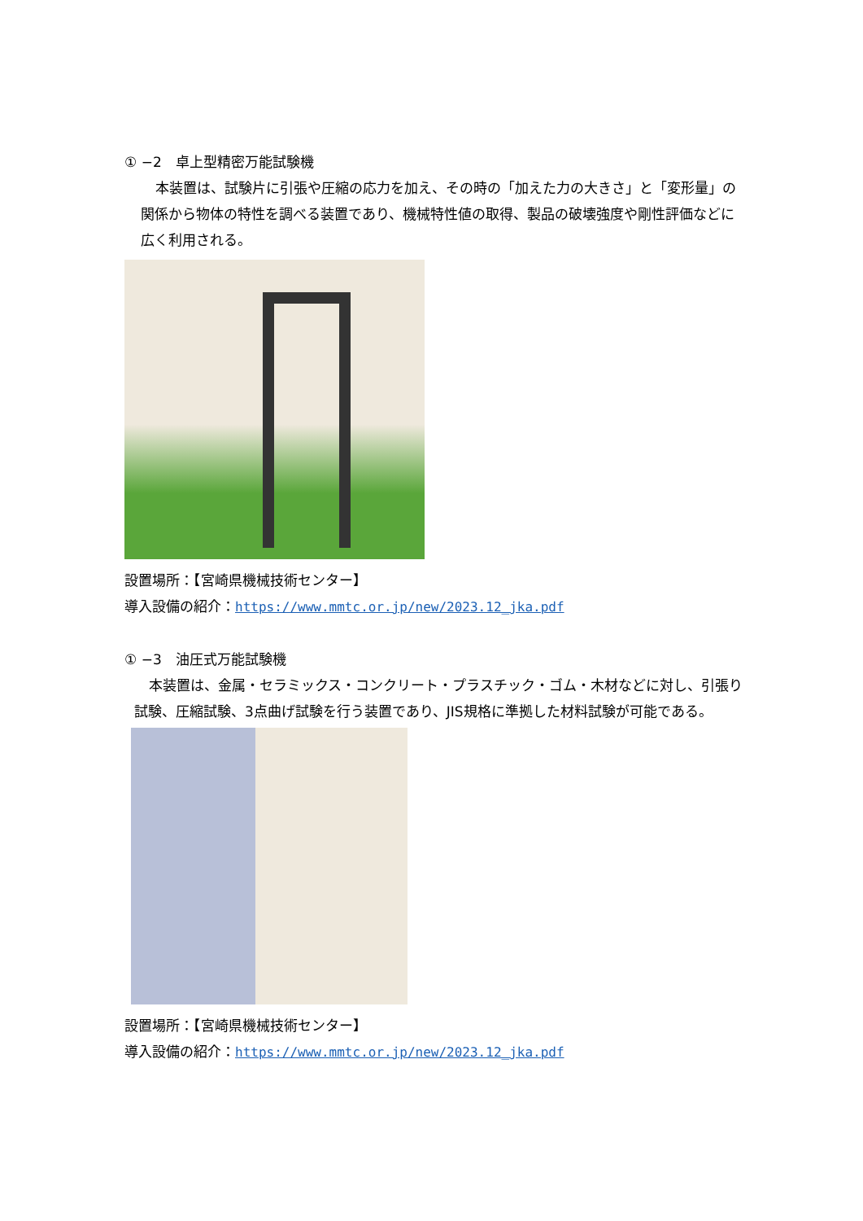① −2　卓上型精密万能試験機
本装置は、試験片に引張や圧縮の応力を加え、その時の「加えた力の大きさ」と「変形量」の関係から物体の特性を調べる装置であり、機械特性値の取得、製品の破壊強度や剛性評価などに広く利用される。
設置場所：【宮崎県機械技術センター】
導入設備の紹介：https://www.mmtc.or.jp/new/2023.12_jka.pdf
① −3　油圧式万能試験機
本装置は、金属・セラミックス・コンクリート・プラスチック・ゴム・木材などに対し、引張り試験、圧縮試験、3点曲げ試験を行う装置であり、JIS規格に準拠した材料試験が可能である。
設置場所：【宮崎県機械技術センター】
導入設備の紹介：https://www.mmtc.or.jp/new/2023.12_jka.pdf